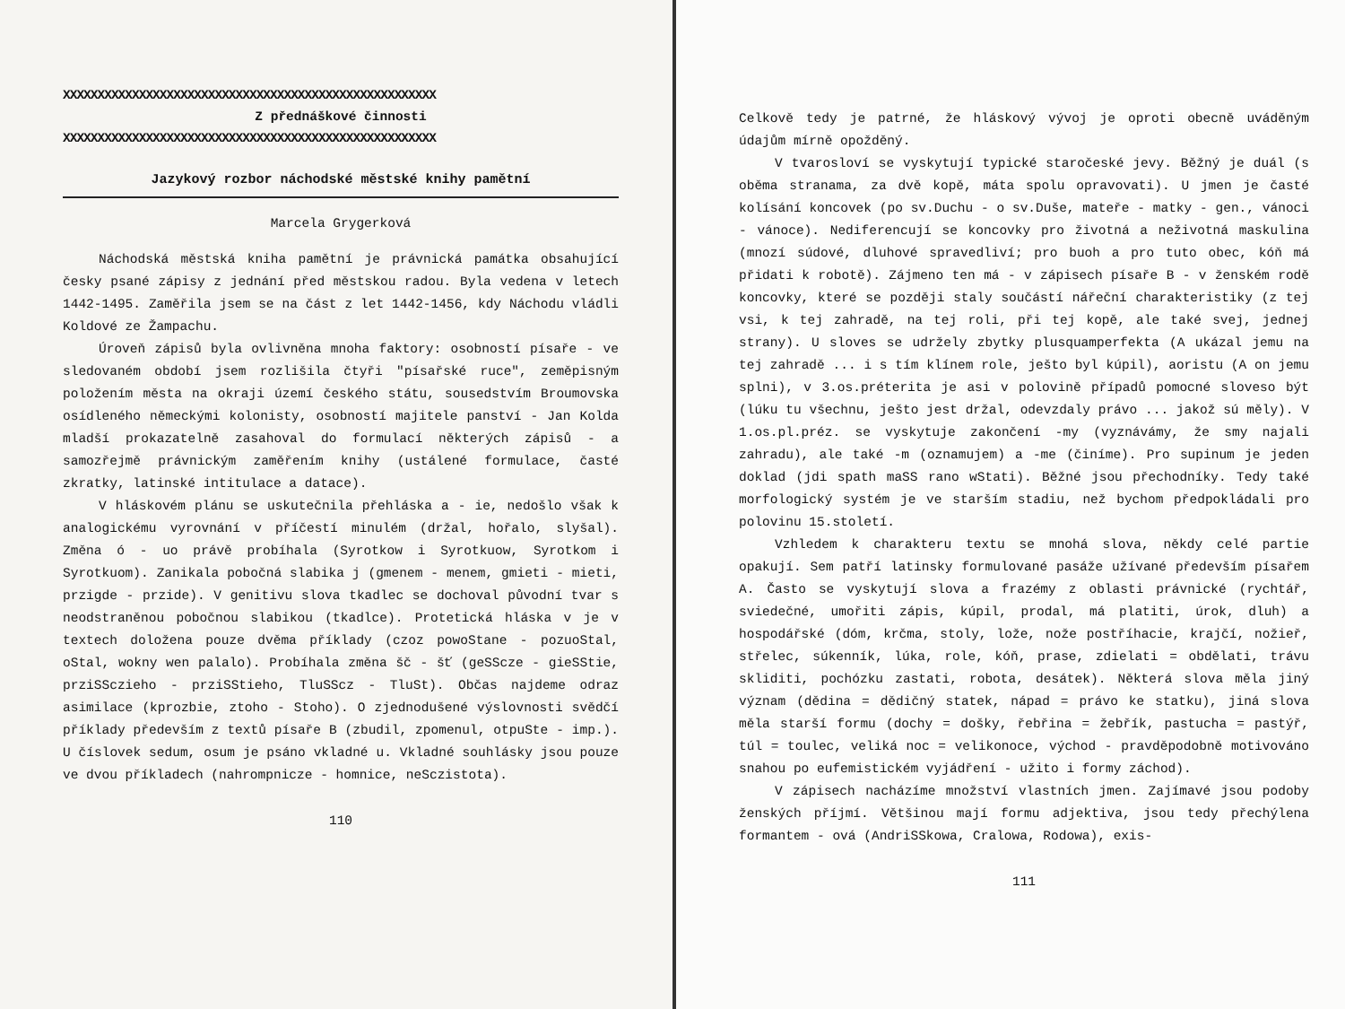XXXXXXXXXXXXXXXXXXXXXXXXXXXXXXXXXXXXXXXXXXXXXXXXXXXXXX
Z přednáškové činnosti
XXXXXXXXXXXXXXXXXXXXXXXXXXXXXXXXXXXXXXXXXXXXXXXXXXXXXX
Jazykový rozbor náchodské městské knihy pamětní
Marcela Grygerková
Náchodská městská kniha pamětní je právnická památka obsahující česky psané zápisy z jednání před městskou radou. Byla vedena v letech 1442-1495. Zaměřila jsem se na část z let 1442-1456, kdy Náchodu vládli Koldové ze Žampachu.
Úroveň zápisů byla ovlivněna mnoha faktory: osobností písaře - ve sledovaném období jsem rozlišila čtyři "písařské ruce", zeměpisným položením města na okraji území českého státu, sousedstvím Broumovska osídleného německými kolonisty, osobností majitele panství - Jan Kolda mladší prokazatelně zasahoval do formulací některých zápisů - a samozřejmě právnickým zaměřením knihy (ustálené formulace, časté zkratky, latinské intitulace a datace).
V hláskovém plánu se uskutečnila přehláska a - ie, nedošlo však k analogickému vyrovnání v příčestí minulém (držal, hořalo, slyšal). Změna ó - uo právě probíhala (Syrotkow i Syrotkuow, Syrotkom i Syrotkuom). Zanikala pobočná slabika j (gmenem - menem, gmieti - mieti, przigde - przide). V genitivu slova tkadlec se dochoval původní tvar s neodstraněnou pobočnou slabikou (tkadlce). Protetická hláska v je v textech doložena pouze dvěma příklady (czoz powoStane - pozuoStal, oStal, wokny wen palalo). Probíhala změna šč - šť (geSScze - gieSStie, prziSSczieho - prziSStieho, TluSScz - TluSt). Občas najdeme odraz asimilace (kprozbie, ztoho - Stoho). O zjednodušené výslovnosti svědčí příklady především z textů písaře B (zbudil, zpomenul, otpuSte - imp.). U číslovek sedum, osum je psáno vkladné u. Vkladné souhlásky jsou pouze ve dvou příkladech (nahrompnicze - homnice, neSczistota).
110
Celkově tedy je patrné, že hláskový vývoj je oproti obecně uváděným údajům mírně opožděný.
V tvarosloví se vyskytují typické staročeské jevy. Běžný je duál (s oběma stranama, za dvě kopě, máta spolu opravovati). U jmen je časté kolísání koncovek (po sv.Duchu - o sv.Duše, mateře - matky - gen., vánoci - vánoce). Nediferencují se koncovky pro životná a neživotná maskulina (mnozí súdové, dluhové spravedliví; pro buoh a pro tuto obec, kóň má přidati k robotě). Zájmeno ten má - v zápisech písaře B - v ženském rodě koncovky, které se později staly součástí nářeční charakteristiky (z tej vsi, k tej zahradě, na tej roli, při tej kopě, ale také svej, jednej strany). U sloves se udržely zbytky plusquamperfekta (A ukázal jemu na tej zahradě ... i s tím klínem role, ješto byl kúpil), aoristu (A on jemu splni), v 3.os.préterita je asi v polovině případů pomocné sloveso být (lúku tu všechnu, ješto jest držal, odevzdaly právo ... jakož sú měly). V 1.os.pl.préz. se vyskytuje zakončení -my (vyznávámy, že smy najali zahradu), ale také -m (oznamujem) a -me (činíme). Pro supinum je jeden doklad (jdi spath maSS rano wStati). Běžné jsou přechodníky. Tedy také morfologický systém je ve starším stadiu, než bychom předpokládali pro polovinu 15.století.
Vzhledem k charakteru textu se mnohá slova, někdy celé partie opakují. Sem patří latinsky formulované pasáže užívané především písařem A. Často se vyskytují slova a frazémy z oblasti právnické (rychtář, sviedečné, umořiti zápis, kúpil, prodal, má platiti, úrok, dluh) a hospodářské (dóm, krčma, stoly, lože, nože postříhacie, krajčí, nožieř, střelec, súkenník, lúka, role, kóň, prase, zdielati = obdělati, trávu skliditi, pochózku zastati, robota, desátek). Některá slova měla jiný význam (dědina = dědičný statek, nápad = právo ke statku), jiná slova měla starší formu (dochy = došky, řebřina = žebřík, pastucha = pastýř, túl = toulec, veliká noc = velikonoce, východ - pravděpodobně motivováno snahou po eufemistickém vyjádření - užito i formy záchod).
V zápisech nacházíme množství vlastních jmen. Zajímavé jsou podoby ženských příjmí. Většinou mají formu adjektiva, jsou tedy přechýlena formantem - ová (AndriSSkowa, Cralowa, Rodowa), exis-
111